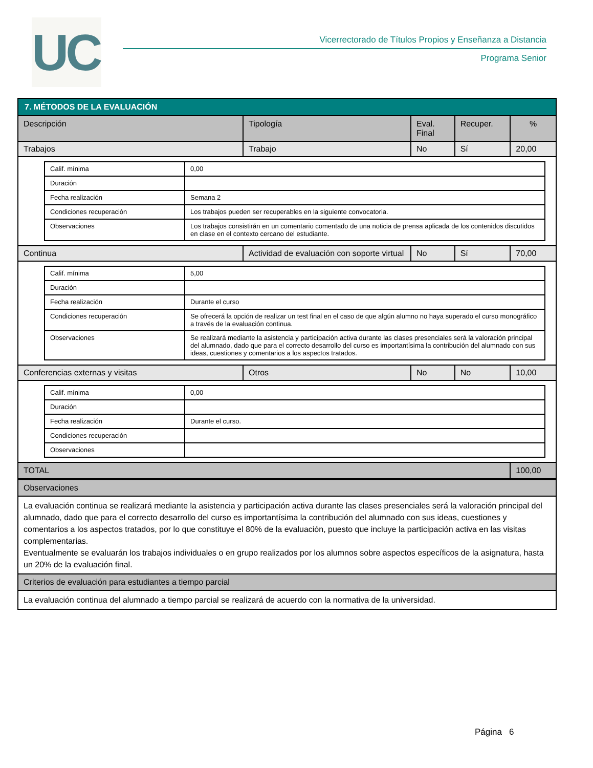UC
Vicerrectorado de Títulos Propios y Enseñanza a Distancia
Programa Senior
| 7. MÉTODOS DE LA EVALUACIÓN | | | | |
| Descripción | Tipología | Eval. Final | Recuper. | % |
| Trabajos | Trabajo | No | Sí | 20,00 |
| / Calif. mínima / 0,00 / / Duración / / / Fecha realización / Semana 2 / / Condiciones recuperación / Los trabajos pueden ser recuperables en la siguiente convocatoria. / / Observaciones / Los trabajos consistirán en un comentario comentado de una noticia de prensa aplicada de los contenidos discutidos en clase en el contexto cercano del estudiante. / | | | | |
| Continua | Actividad de evaluación con soporte virtual | No | Sí | 70,00 |
| / Calif. mínima / 5,00 / / Duración / / / Fecha realización / Durante el curso / / Condiciones recuperación / Se ofrecerá la opción de realizar un test final en el caso de que algún alumno no haya superado el curso monográfico a través de la evaluación continua. / / Observaciones / Se realizará mediante la asistencia y participación activa durante las clases presenciales será la valoración principal del alumnado, dado que para el correcto desarrollo del curso es importantísima la contribución del alumnado con sus ideas, cuestiones y comentarios a los aspectos tratados. / | | | | |
| Conferencias externas y visitas | Otros | No | No | 10,00 |
| / Calif. mínima / 0,00 / / Duración / / / Fecha realización / Durante el curso. / / Condiciones recuperación / / / Observaciones / / | | | | |
| TOTAL | | | | 100,00 |
| Observaciones |
| La evaluación continua se realizará mediante la asistencia y participación activa durante las clases presenciales será la valoración principal del alumnado, dado que para el correcto desarrollo del curso es importantísima la contribución del alumnado con sus ideas, cuestiones y comentarios a los aspectos tratados, por lo que constituye el 80% de la evaluación, puesto que incluye la participación activa en las visitas complementarias. Eventualmente se evaluarán los trabajos individuales o en grupo realizados por los alumnos sobre aspectos específicos de la asignatura, hasta un 20% de la evaluación final. |
| Criterios de evaluación para estudiantes a tiempo parcial |
| La evaluación continua del alumnado a tiempo parcial se realizará de acuerdo con la normativa de la universidad. |
Página 6